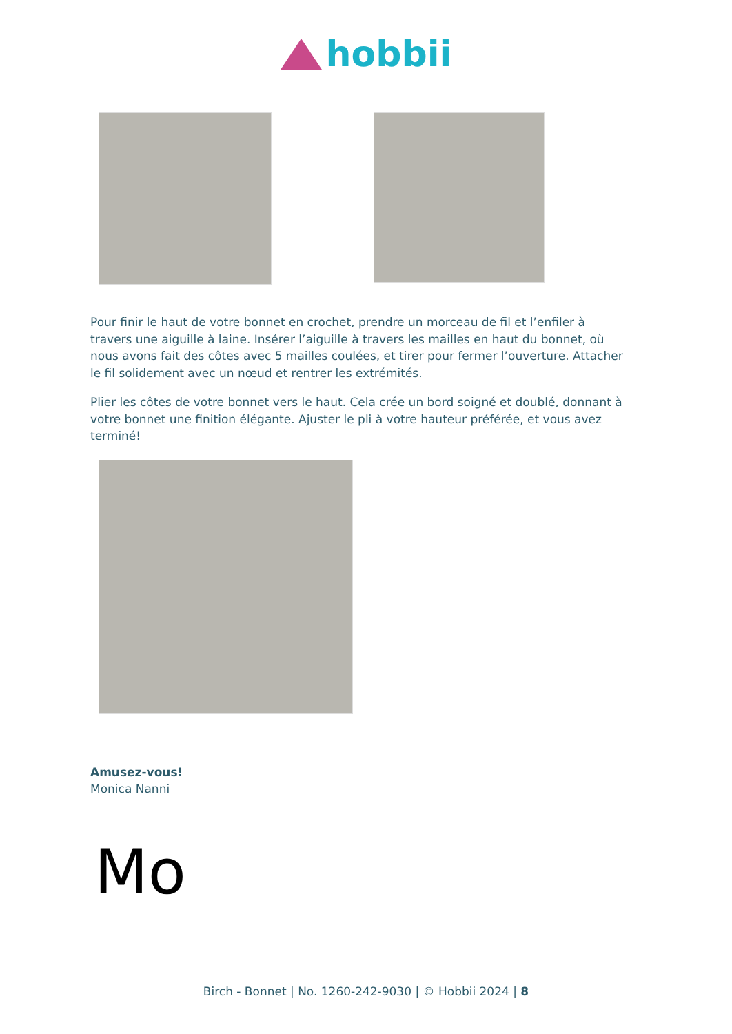hobbii
Pour finir le haut de votre bonnet en crochet, prendre un morceau de fil et l’enfiler à travers une aiguille à laine. Insérer l’aiguille à travers les mailles en haut du bonnet, où nous avons fait des côtes avec 5 mailles coulées, et tirer pour fermer l’ouverture. Attacher le fil solidement avec un nœud et rentrer les extrémités.
Plier les côtes de votre bonnet vers le haut. Cela crée un bord soigné et doublé, donnant à votre bonnet une finition élégante. Ajuster le pli à votre hauteur préférée, et vous avez terminé!
Amusez-vous!
Monica Nanni
Mo
Birch - Bonnet | No. 1260-242-9030 | © Hobbii 2024 | 8